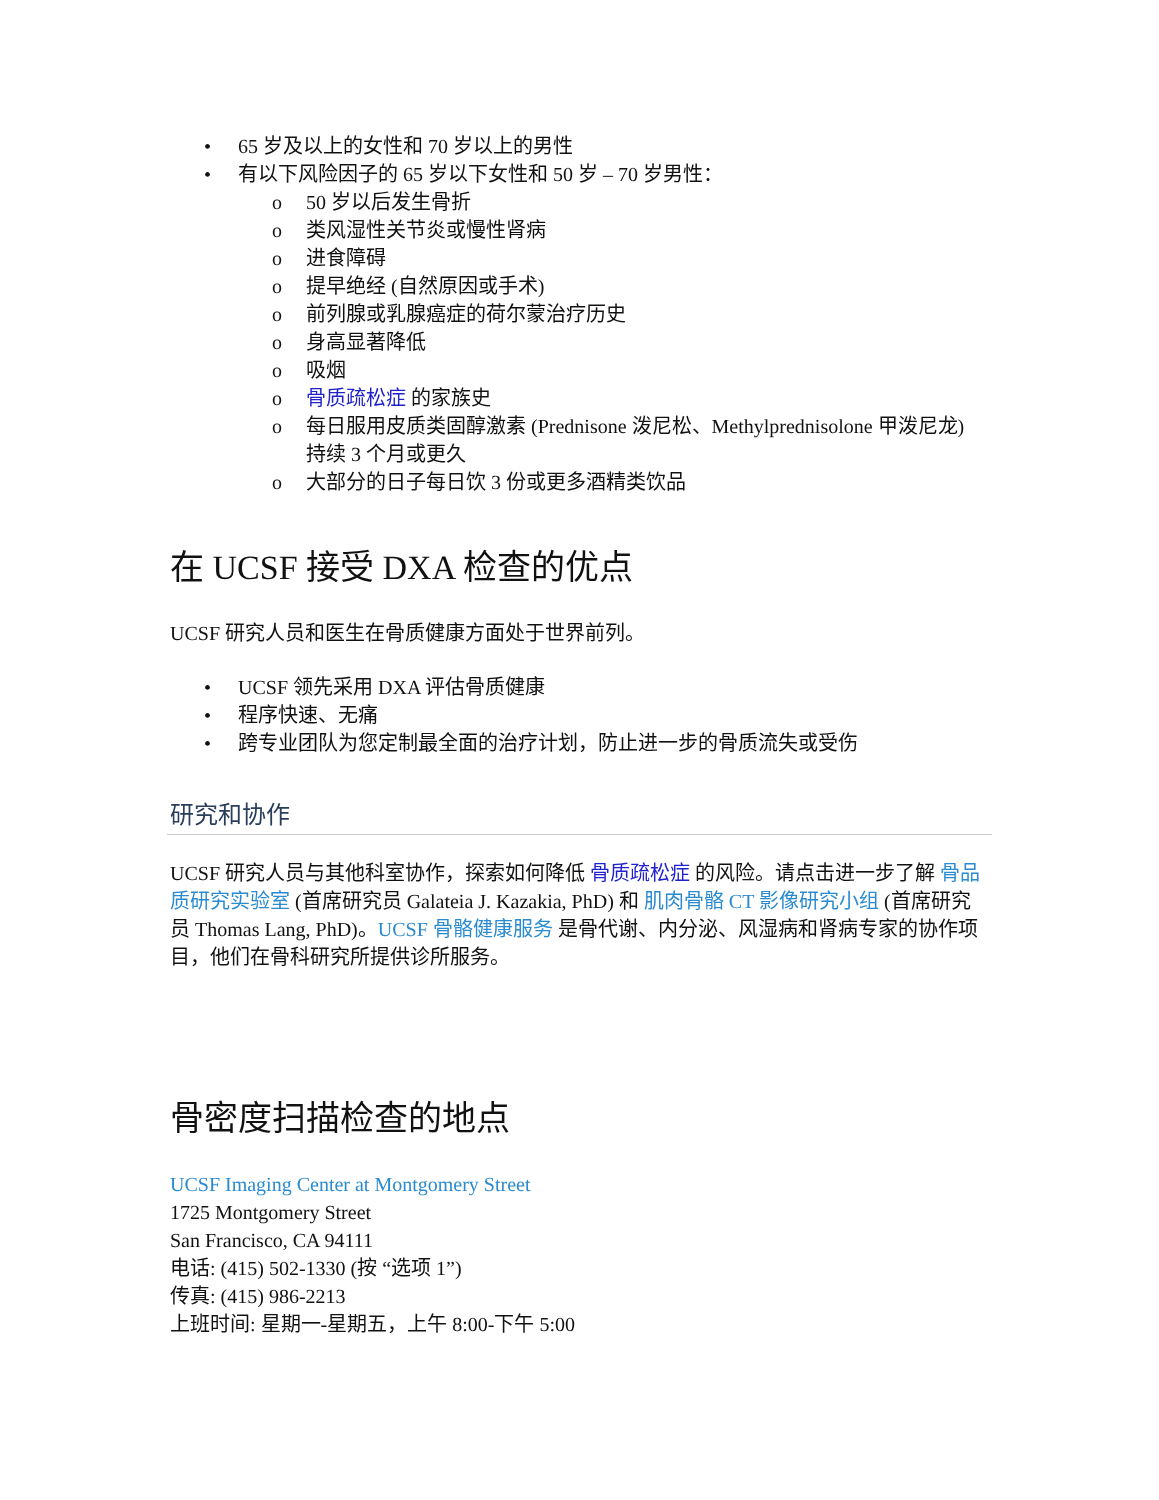• 65 岁及以上的女性和 70 岁以上的男性
• 有以下风险因子的 65 岁以下女性和 50 岁 – 70 岁男性：
o 50 岁以后发生骨折
o 类风湿性关节炎或慢性肾病
o 进食障碍
o 提早绝经 (自然原因或手术)
o 前列腺或乳腺癌症的荷尔蒙治疗历史
o 身高显著降低
o 吸烟
o 骨质疏松症 的家族史
o 每日服用皮质类固醇激素 (Prednisone 泼尼松、Methylprednisolone 甲泼尼龙) 持续 3 个月或更久
o 大部分的日子每日饮 3 份或更多酒精类饮品
在 UCSF 接受 DXA 检查的优点
UCSF 研究人员和医生在骨质健康方面处于世界前列。
• UCSF 领先采用 DXA 评估骨质健康
• 程序快速、无痛
• 跨专业团队为您定制最全面的治疗计划，防止进一步的骨质流失或受伤
研究和协作
UCSF 研究人员与其他科室协作，探索如何降低 骨质疏松症 的风险。请点击进一步了解 骨品质研究实验室 (首席研究员 Galateia J. Kazakia, PhD) 和 肌肉骨骼 CT 影像研究小组 (首席研究员 Thomas Lang, PhD)。UCSF 骨骼健康服务 是骨代谢、内分泌、风湿病和肾病专家的协作项目，他们在骨科研究所提供诊所服务。
骨密度扫描检查的地点
UCSF Imaging Center at Montgomery Street
1725 Montgomery Street
San Francisco, CA 94111
电话: (415) 502-1330 (按 “选项 1”)
传真: (415) 986-2213
上班时间: 星期一-星期五，上午 8:00-下午 5:00